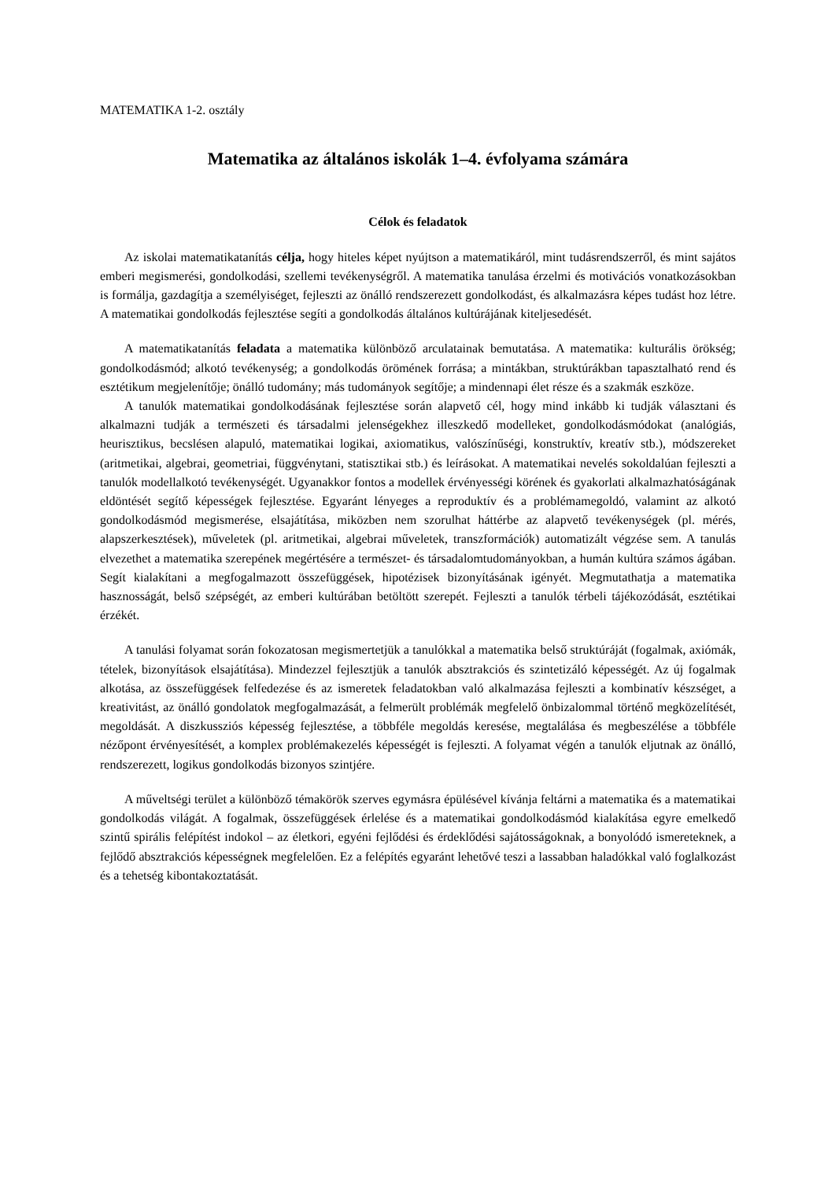MATEMATIKA 1-2. osztály
Matematika az általános iskolák 1–4. évfolyama számára
Célok és feladatok
Az iskolai matematikatanítás célja, hogy hiteles képet nyújtson a matematikáról, mint tudásrendszerről, és mint sajátos emberi megismerési, gondolkodási, szellemi tevékenységről. A matematika tanulása érzelmi és motivációs vonatkozásokban is formálja, gazdagítja a személyiséget, fejleszti az önálló rendszerezett gondolkodást, és alkalmazásra képes tudást hoz létre. A matematikai gondolkodás fejlesztése segíti a gondolkodás általános kultúrájának kiteljesedését.
A matematikatanítás feladata a matematika különböző arculatainak bemutatása. A matematika: kulturális örökség; gondolkodásmód; alkotó tevékenység; a gondolkodás örömének forrása; a mintákban, struktúrákban tapasztalható rend és esztétikum megjelenítője; önálló tudomány; más tudományok segítője; a mindennapi élet része és a szakmák eszköze.
A tanulók matematikai gondolkodásának fejlesztése során alapvető cél, hogy mind inkább ki tudják választani és alkalmazni tudják a természeti és társadalmi jelenségekhez illeszkedő modelleket, gondolkodásmódokat (analógiás, heurisztikus, becslésen alapuló, matematikai logikai, axiomatikus, valószínűségi, konstruktív, kreatív stb.), módszereket (aritmetikai, algebrai, geometriai, függvénytani, statisztikai stb.) és leírásokat. A matematikai nevelés sokoldalúan fejleszti a tanulók modellalkotó tevékenységét. Ugyanakkor fontos a modellek érvényességi körének és gyakorlati alkalmazhatóságának eldöntését segítő képességek fejlesztése. Egyaránt lényeges a reproduktív és a problémamegoldó, valamint az alkotó gondolkodásmód megismerése, elsajátítása, miközben nem szorulhat háttérbe az alapvető tevékenységek (pl. mérés, alapszerkesztések), műveletek (pl. aritmetikai, algebrai műveletek, transzformációk) automatizált végzése sem. A tanulás elvezethet a matematika szerepének megértésére a természet- és társadalomtudományokban, a humán kultúra számos ágában. Segít kialakítani a megfogalmazott összefüggések, hipotézisek bizonyításának igényét. Megmutathatja a matematika hasznosságát, belső szépségét, az emberi kultúrában betöltött szerepét. Fejleszti a tanulók térbeli tájékozódását, esztétikai érzékét.
A tanulási folyamat során fokozatosan megismertetjük a tanulókkal a matematika belső struktúráját (fogalmak, axiómák, tételek, bizonyítások elsajátítása). Mindezzel fejlesztjük a tanulók absztrakciós és szintetizáló képességét. Az új fogalmak alkotása, az összefüggések felfedezése és az ismeretek feladatokban való alkalmazása fejleszti a kombinatív készséget, a kreativitást, az önálló gondolatok megfogalmazását, a felmerült problémák megfelelő önbizalommal történő megközelítését, megoldását. A diszkussziós képesség fejlesztése, a többféle megoldás keresése, megtalálása és megbeszélése a többféle nézőpont érvényesítését, a komplex problémakezelés képességét is fejleszti. A folyamat végén a tanulók eljutnak az önálló, rendszerezett, logikus gondolkodás bizonyos szintjére.
A műveltségi terület a különböző témakörök szerves egymásra épülésével kívánja feltárni a matematika és a matematikai gondolkodás világát. A fogalmak, összefüggések érlelése és a matematikai gondolkodásmód kialakítása egyre emelkedő szintű spirális felépítést indokol – az életkori, egyéni fejlődési és érdeklődési sajátosságoknak, a bonyolódó ismereteknek, a fejlődő absztrakciós képességnek megfelelően. Ez a felépítés egyaránt lehetővé teszi a lassabban haladókkal való foglalkozást és a tehetség kibontakoztatását.